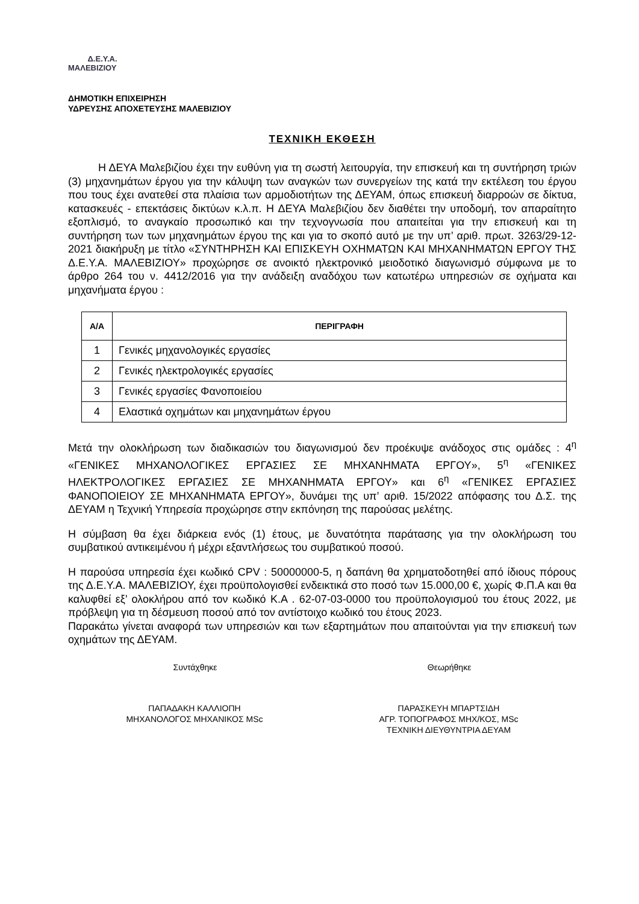Δ.Ε.Υ.Α.
ΜΑΛΕΒΙΖΙΟΥ
ΔΗΜΟΤΙΚΗ ΕΠΙΧΕΙΡΗΣΗ
ΥΔΡΕΥΣΗΣ ΑΠΟΧΕΤΕΥΣΗΣ ΜΑΛΕΒΙΖΙΟΥ
ΤΕΧΝΙΚΗ ΕΚΘΕΣΗ
Η ΔΕΥΑ Μαλεβιζίου έχει την ευθύνη για τη σωστή λειτουργία, την επισκευή και τη συντήρηση τριών (3) μηχανημάτων έργου για την κάλυψη των αναγκών των συνεργείων της κατά την εκτέλεση του έργου που τους έχει ανατεθεί στα πλαίσια των αρμοδιοτήτων της ΔΕΥΑΜ, όπως επισκευή διαρροών σε δίκτυα, κατασκευές - επεκτάσεις δικτύων κ.λ.π. Η ΔΕΥΑ Μαλεβιζίου δεν διαθέτει την υποδομή, τον απαραίτητο εξοπλισμό, το αναγκαίο προσωπικό και την τεχνογνωσία που απαιτείται για την επισκευή και τη συντήρηση των των μηχανημάτων έργου της και για το σκοπό αυτό με την υπ’ αριθ. πρωτ. 3263/29-12-2021 διακήρυξη με τίτλο «ΣΥΝΤΗΡΗΣΗ ΚΑΙ ΕΠΙΣΚΕΥΗ ΟΧΗΜΑΤΩΝ ΚΑΙ ΜΗΧΑΝΗΜΑΤΩΝ ΕΡΓΟΥ ΤΗΣ Δ.Ε.Υ.Α. ΜΑΛΕΒΙΖΙΟΥ» προχώρησε σε ανοικτό ηλεκτρονικό μειοδοτικό διαγωνισμό σύμφωνα με το άρθρο 264 του ν. 4412/2016 για την ανάδειξη αναδόχου των κατωτέρω υπηρεσιών σε οχήματα και μηχανήματα έργου :
| Α/Α | ΠΕΡΙΓΡΑΦΗ |
| --- | --- |
| 1 | Γενικές μηχανολογικές εργασίες |
| 2 | Γενικές ηλεκτρολογικές εργασίες |
| 3 | Γενικές εργασίες Φανοποιείου |
| 4 | Ελαστικά οχημάτων και μηχανημάτων έργου |
Μετά την ολοκλήρωση των διαδικασιών του διαγωνισμού δεν προέκυψε ανάδοχος στις ομάδες : 4<sup>η</sup> «ΓΕΝΙΚΕΣ ΜΗΧΑΝΟΛΟΓΙΚΕΣ ΕΡΓΑΣΙΕΣ ΣΕ ΜΗΧΑΝΗΜΑΤΑ ΕΡΓΟΥ», 5<sup>η</sup> «ΓΕΝΙΚΕΣ ΗΛΕΚΤΡΟΛΟΓΙΚΕΣ ΕΡΓΑΣΙΕΣ ΣΕ ΜΗΧΑΝΗΜΑΤΑ ΕΡΓΟΥ» και 6<sup>η</sup> «ΓΕΝΙΚΕΣ ΕΡΓΑΣΙΕΣ ΦΑΝΟΠΟΙΕΙΟΥ ΣΕ ΜΗΧΑΝΗΜΑΤΑ ΕΡΓΟΥ», δυνάμει της υπ’ αριθ. 15/2022 απόφασης του Δ.Σ. της ΔΕΥΑΜ η Τεχνική Υπηρεσία προχώρησε στην εκπόνηση της παρούσας μελέτης.
Η σύμβαση θα έχει διάρκεια ενός (1) έτους, με δυνατότητα παράτασης για την ολοκλήρωση του συμβατικού αντικειμένου ή μέχρι εξαντλήσεως του συμβατικού ποσού.
Η παρούσα υπηρεσία έχει κωδικό CPV : 50000000-5, η δαπάνη θα χρηματοδοτηθεί από ίδιους πόρους της Δ.Ε.Υ.Α. ΜΑΛΕΒΙΖΙΟΥ, έχει προϋπολογισθεί ενδεικτικά στο ποσό των 15.000,00 €, χωρίς Φ.Π.Α και θα καλυφθεί εξ’ ολοκλήρου από τον κωδικό Κ.Α . 62-07-03-0000 του προϋπολογισμού του έτους 2022, με πρόβλεψη για τη δέσμευση ποσού από τον αντίστοιχο κωδικό του έτους 2023.
Παρακάτω γίνεται αναφορά των υπηρεσιών και των εξαρτημάτων που απαιτούνται για την επισκευή των οχημάτων της ΔΕΥΑΜ.
Συντάχθηκε Θεωρήθηκε
ΠΑΠΑΔΑΚΗ ΚΑΛΛΙΟΠΗ
ΜΗΧΑΝΟΛΟΓΟΣ ΜΗΧΑΝΙΚΟΣ MSc
ΠΑΡΑΣΚΕΥΗ ΜΠΑΡΤΣΙΔΗ
ΑΓΡ. ΤΟΠΟΓΡΑΦΟΣ ΜΗΧ/ΚΟΣ, MSc
ΤΕΧΝΙΚΗ ΔΙΕΥΘΥΝΤΡΙΑ ΔΕΥΑΜ